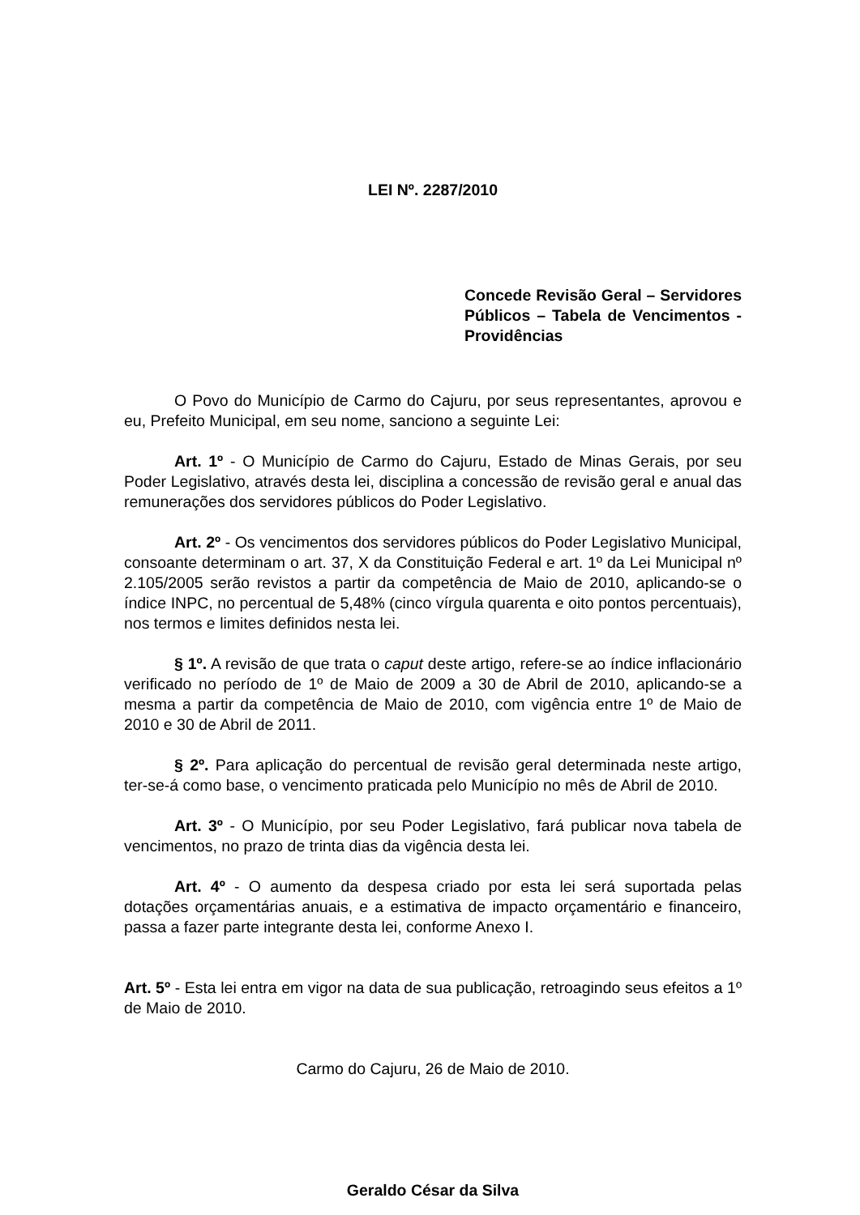LEI Nº. 2287/2010
Concede Revisão Geral – Servidores Públicos – Tabela de Vencimentos - Providências
O Povo do Município de Carmo do Cajuru, por seus representantes, aprovou e eu, Prefeito Municipal, em seu nome, sanciono a seguinte Lei:
Art. 1º - O Município de Carmo do Cajuru, Estado de Minas Gerais, por seu Poder Legislativo, através desta lei, disciplina a concessão de revisão geral e anual das remunerações dos servidores públicos do Poder Legislativo.
Art. 2º - Os vencimentos dos servidores públicos do Poder Legislativo Municipal, consoante determinam o art. 37, X da Constituição Federal e art. 1º da Lei Municipal nº 2.105/2005 serão revistos a partir da competência de Maio de 2010, aplicando-se o índice INPC, no percentual de 5,48% (cinco vírgula quarenta e oito pontos percentuais), nos termos e limites definidos nesta lei.
§ 1º. A revisão de que trata o caput deste artigo, refere-se ao índice inflacionário verificado no período de 1º de Maio de 2009 a 30 de Abril de 2010, aplicando-se a mesma a partir da competência de Maio de 2010, com vigência entre 1º de Maio de 2010 e 30 de Abril de 2011.
§ 2º. Para aplicação do percentual de revisão geral determinada neste artigo, ter-se-á como base, o vencimento praticada pelo Município no mês de Abril de 2010.
Art. 3º - O Município, por seu Poder Legislativo, fará publicar nova tabela de vencimentos, no prazo de trinta dias da vigência desta lei.
Art. 4º - O aumento da despesa criado por esta lei será suportada pelas dotações orçamentárias anuais, e a estimativa de impacto orçamentário e financeiro, passa a fazer parte integrante desta lei, conforme Anexo I.
Art. 5º - Esta lei entra em vigor na data de sua publicação, retroagindo seus efeitos a 1º de Maio de 2010.
Carmo do Cajuru, 26 de Maio de 2010.
Geraldo César da Silva